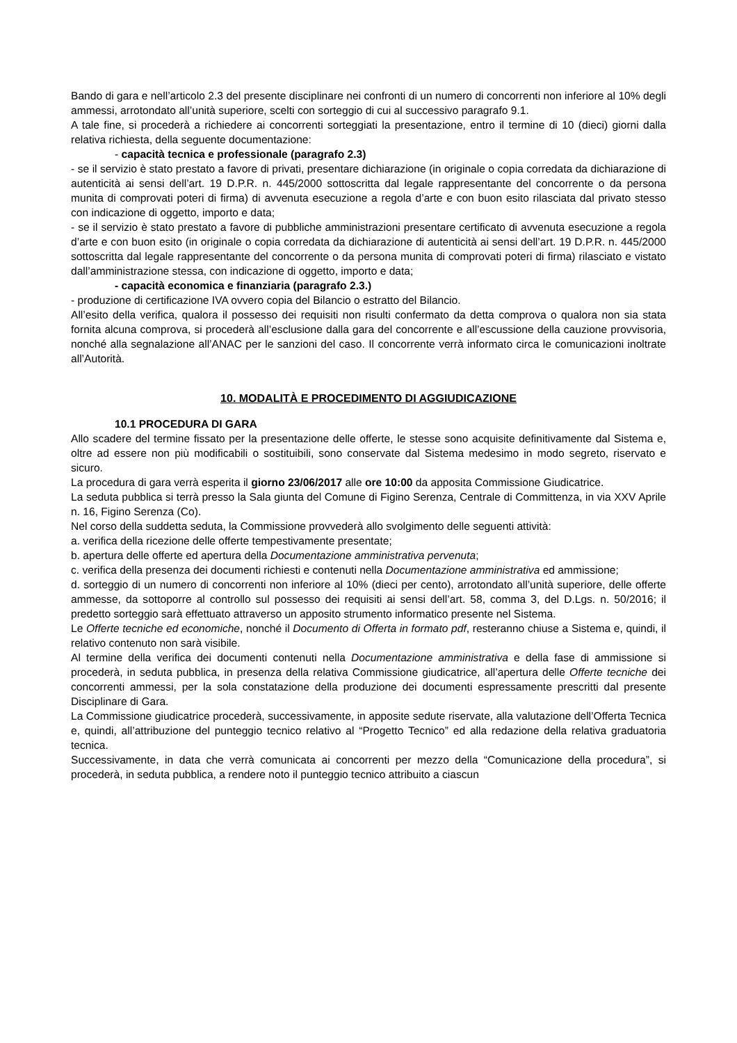Bando di gara e nell’articolo 2.3 del presente disciplinare nei confronti di un numero di concorrenti non inferiore al 10% degli ammessi, arrotondato all’unità superiore, scelti con sorteggio di cui al successivo paragrafo 9.1.
A tale fine, si procederà a richiedere ai concorrenti sorteggiati la presentazione, entro il termine di 10 (dieci) giorni dalla relativa richiesta, della seguente documentazione:
- capacità tecnica e professionale (paragrafo 2.3)
- se il servizio è stato prestato a favore di privati, presentare dichiarazione (in originale o copia corredata da dichiarazione di autenticità ai sensi dell’art. 19 D.P.R. n. 445/2000 sottoscritta dal legale rappresentante del concorrente o da persona munita di comprovati poteri di firma) di avvenuta esecuzione a regola d’arte e con buon esito rilasciata dal privato stesso con indicazione di oggetto, importo e data;
- se il servizio è stato prestato a favore di pubbliche amministrazioni presentare certificato di avvenuta esecuzione a regola d’arte e con buon esito (in originale o copia corredata da dichiarazione di autenticità ai sensi dell’art. 19 D.P.R. n. 445/2000 sottoscritta dal legale rappresentante del concorrente o da persona munita di comprovati poteri di firma) rilasciato e vistato dall’amministrazione stessa, con indicazione di oggetto, importo e data;
- capacità economica e finanziaria (paragrafo 2.3.)
- produzione di certificazione IVA ovvero copia del Bilancio o estratto del Bilancio.
All’esito della verifica, qualora il possesso dei requisiti non risulti confermato da detta comprova o qualora non sia stata fornita alcuna comprova, si procederà all’esclusione dalla gara del concorrente e all’escussione della cauzione provvisoria, nonché alla segnalazione all’ANAC per le sanzioni del caso. Il concorrente verrà informato circa le comunicazioni inoltrate all’Autorità.
10. MODALITÀ E PROCEDIMENTO DI AGGIUDICAZIONE
10.1 PROCEDURA DI GARA
Allo scadere del termine fissato per la presentazione delle offerte, le stesse sono acquisite definitivamente dal Sistema e, oltre ad essere non più modificabili o sostituibili, sono conservate dal Sistema medesimo in modo segreto, riservato e sicuro.
La procedura di gara verrà esperita il giorno 23/06/2017 alle ore 10:00 da apposita Commissione Giudicatrice.
La seduta pubblica si terrà presso la Sala giunta del Comune di Figino Serenza, Centrale di Committenza, in via XXV Aprile n. 16, Figino Serenza (Co).
Nel corso della suddetta seduta, la Commissione provvederà allo svolgimento delle seguenti attività:
a. verifica della ricezione delle offerte tempestivamente presentate;
b. apertura delle offerte ed apertura della Documentazione amministrativa pervenuta;
c. verifica della presenza dei documenti richiesti e contenuti nella Documentazione amministrativa ed ammissione;
d. sorteggio di un numero di concorrenti non inferiore al 10% (dieci per cento), arrotondato all’unità superiore, delle offerte ammesse, da sottoporre al controllo sul possesso dei requisiti ai sensi dell’art. 58, comma 3, del D.Lgs. n. 50/2016; il predetto sorteggio sarà effettuato attraverso un apposito strumento informatico presente nel Sistema.
Le Offerte tecniche ed economiche, nonché il Documento di Offerta in formato pdf, resteranno chiuse a Sistema e, quindi, il relativo contenuto non sarà visibile.
Al termine della verifica dei documenti contenuti nella Documentazione amministrativa e della fase di ammissione si procederà, in seduta pubblica, in presenza della relativa Commissione giudicatrice, all’apertura delle Offerte tecniche dei concorrenti ammessi, per la sola constatazione della produzione dei documenti espressamente prescritti dal presente Disciplinare di Gara.
La Commissione giudicatrice procederà, successivamente, in apposite sedute riservate, alla valutazione dell’Offerta Tecnica e, quindi, all’attribuzione del punteggio tecnico relativo al “Progetto Tecnico” ed alla redazione della relativa graduatoria tecnica.
Successivamente, in data che verrà comunicata ai concorrenti per mezzo della “Comunicazione della procedura”, si procederà, in seduta pubblica, a rendere noto il punteggio tecnico attribuito a ciascun